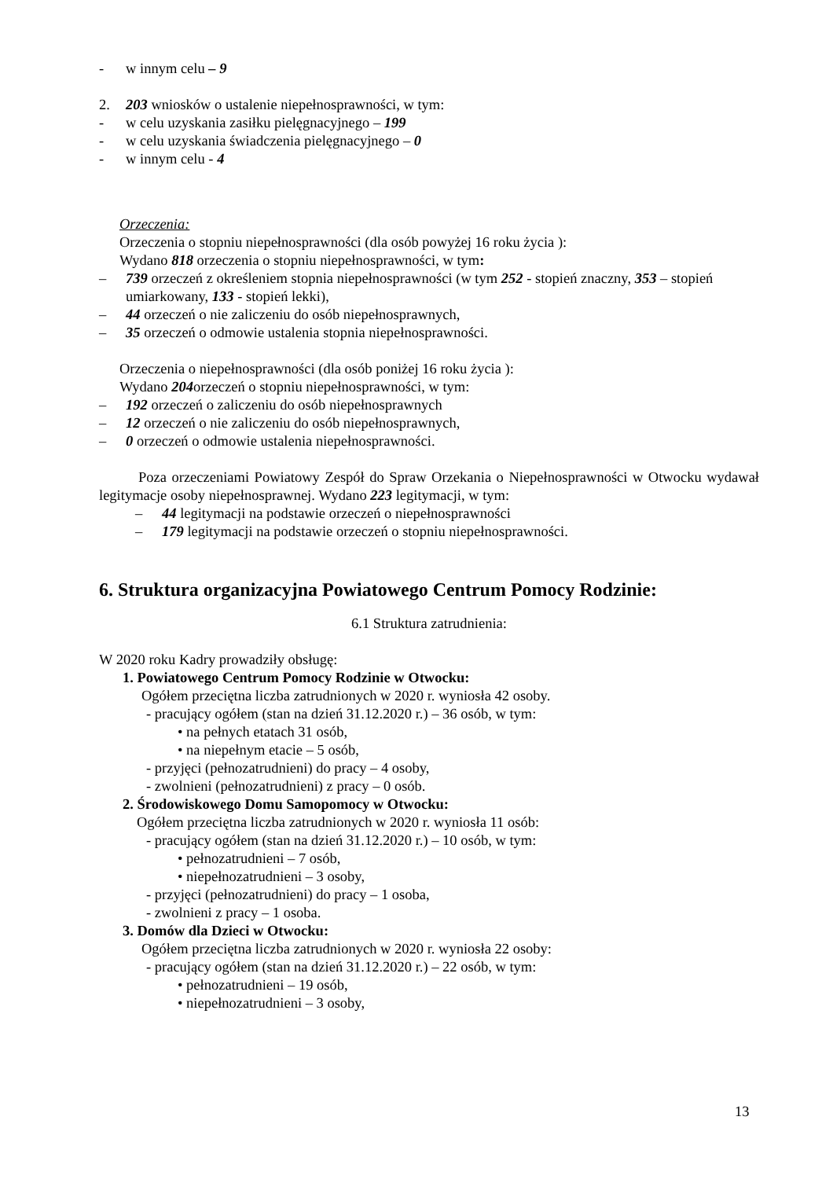- w innym celu – 9
2. 203 wniosków o ustalenie niepełnosprawności, w tym:
- w celu uzyskania zasiłku pielęgnacyjnego – 199
- w celu uzyskania świadczenia pielęgnacyjnego – 0
- w innym celu - 4
Orzeczenia:
Orzeczenia o stopniu niepełnosprawności (dla osób powyżej 16 roku życia ):
Wydano 818 orzeczenia o stopniu niepełnosprawności, w tym:
– 739 orzeczeń z określeniem stopnia niepełnosprawności (w tym 252 - stopień znaczny, 353 – stopień umiarkowany, 133 - stopień lekki),
– 44 orzeczeń o nie zaliczeniu do osób niepełnosprawnych,
– 35 orzeczeń o odmowie ustalenia stopnia niepełnosprawności.
Orzeczenia o niepełnosprawności (dla osób poniżej 16 roku życia ):
Wydano 204orzeczeń o stopniu niepełnosprawności, w tym:
– 192 orzeczeń o zaliczeniu do osób niepełnosprawnych
– 12 orzeczeń o nie zaliczeniu do osób niepełnosprawnych,
– 0 orzeczeń o odmowie ustalenia niepełnosprawności.
Poza orzeczeniami Powiatowy Zespół do Spraw Orzekania o Niepełnosprawności w Otwocku wydawał legitymacje osoby niepełnosprawnej. Wydano 223 legitymacji, w tym:
– 44 legitymacji na podstawie orzeczeń o niepełnosprawności
– 179 legitymacji na podstawie orzeczeń o stopniu niepełnosprawności.
6. Struktura organizacyjna Powiatowego Centrum Pomocy Rodzinie:
6.1 Struktura zatrudnienia:
W 2020 roku Kadry prowadziły obsługę:
1. Powiatowego Centrum Pomocy Rodzinie w Otwocku:
Ogółem przeciętna liczba zatrudnionych w 2020 r. wyniosła 42 osoby.
- pracujący ogółem (stan na dzień 31.12.2020 r.) – 36 osób, w tym:
• na pełnych etatach 31 osób,
• na niepełnym etacie – 5 osób,
- przyjęci (pełnozatrudnieni) do pracy – 4 osoby,
- zwolnieni (pełnozatrudnieni) z pracy – 0 osób.
2. Środowiskowego Domu Samopomocy w Otwocku:
Ogółem przeciętna liczba zatrudnionych w 2020 r. wyniosła 11 osób:
- pracujący ogółem (stan na dzień 31.12.2020 r.) – 10 osób, w tym:
• pełnozatrudnieni – 7 osób,
• niepełnozatrudnieni – 3 osoby,
- przyjęci (pełnozatrudnieni) do pracy – 1 osoba,
- zwolnieni z pracy – 1 osoba.
3. Domów dla Dzieci w Otwocku:
Ogółem przeciętna liczba zatrudnionych w 2020 r. wyniosła 22 osoby:
- pracujący ogółem (stan na dzień 31.12.2020 r.) – 22 osób, w tym:
• pełnozatrudnieni – 19 osób,
• niepełnozatrudnieni – 3 osoby,
13